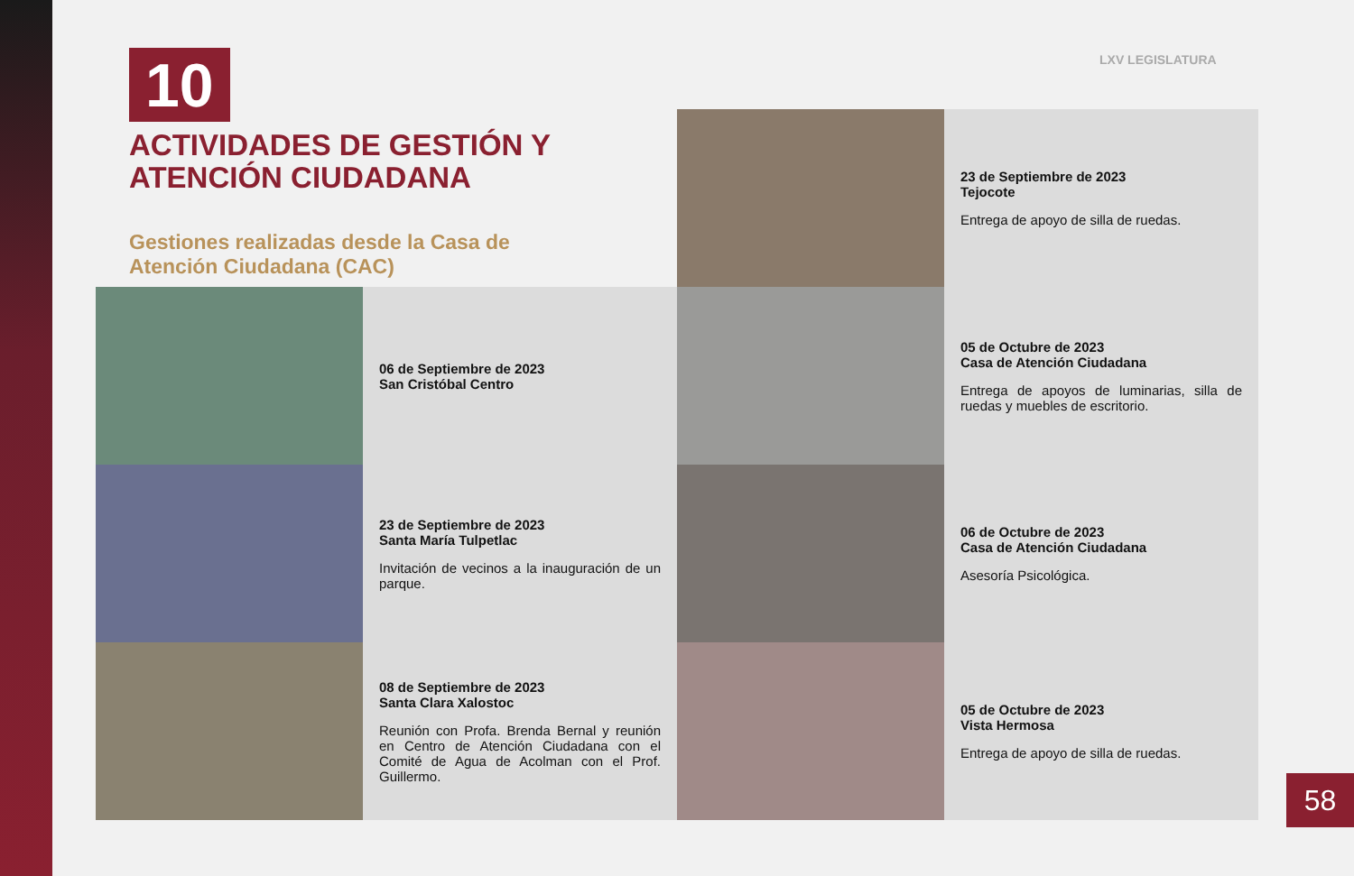10
ACTIVIDADES DE GESTIÓN Y ATENCIÓN CIUDADANA
Gestiones realizadas desde la Casa de Atención Ciudadana (CAC)
LXV LEGISLATURA
06 de Septiembre de 2023
San Cristóbal Centro
23 de Septiembre de 2023
Santa María Tulpetlac
Invitación de vecinos a la inauguración de un parque.
08 de Septiembre de 2023
Santa Clara Xalostoc
Reunión con Profa. Brenda Bernal y reunión en Centro de Atención Ciudadana con el Comité de Agua de Acolman con el Prof. Guillermo.
23 de Septiembre de 2023
Tejocote
Entrega de apoyo de silla de ruedas.
05 de Octubre de 2023
Casa de Atención Ciudadana
Entrega de apoyos de luminarias, silla de ruedas y muebles de escritorio.
06 de Octubre de 2023
Casa de Atención Ciudadana
Asesoría Psicológica.
05 de Octubre de 2023
Vista Hermosa
Entrega de apoyo de silla de ruedas.
58